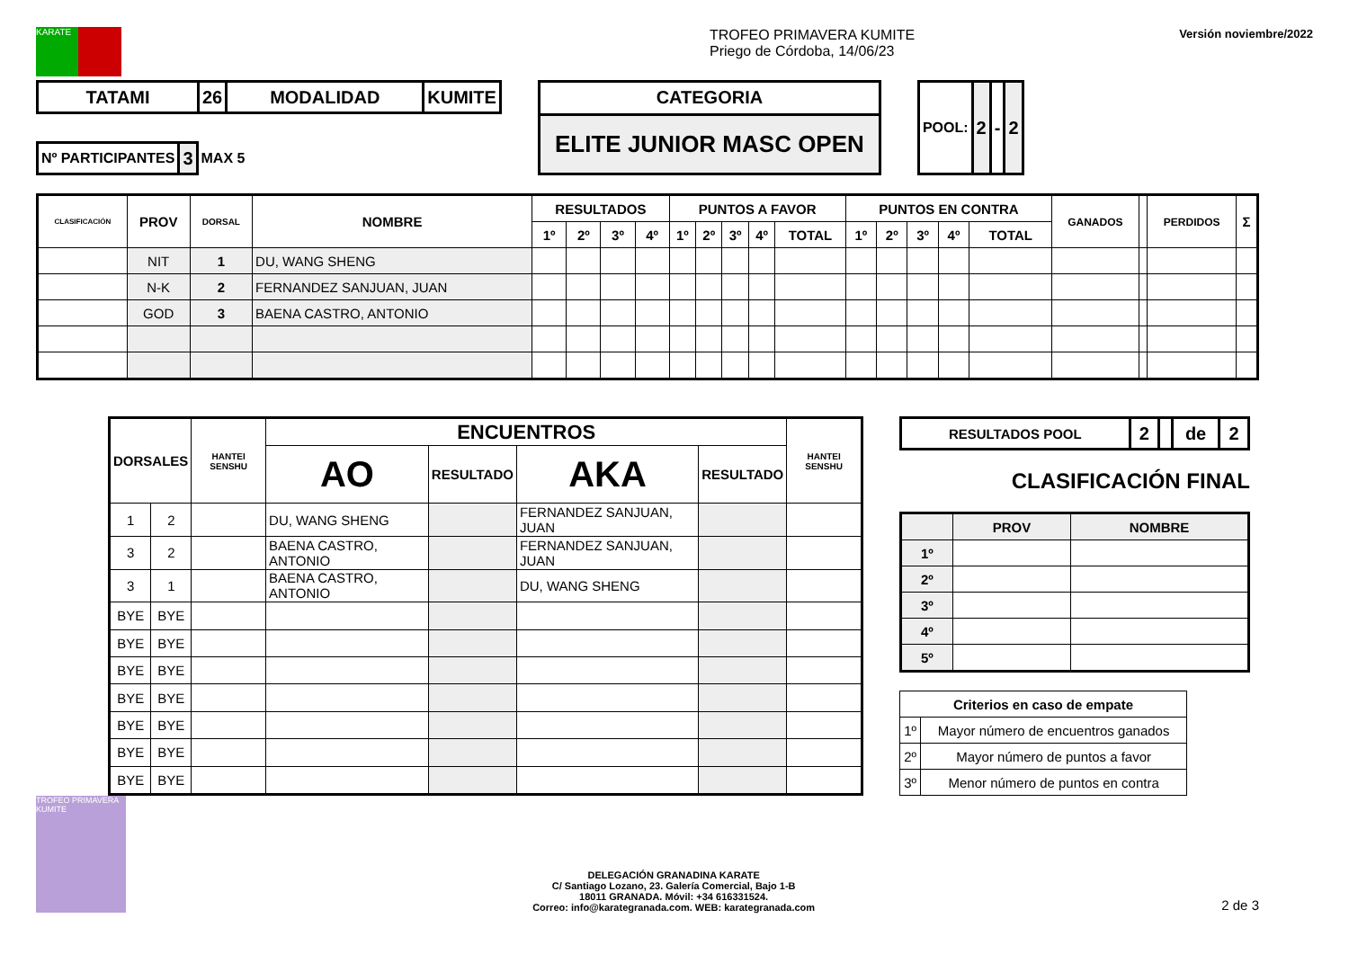KARATE
TROFEO PRIMAVERA KUMITE
Priego de Córdoba, 14/06/23
Versión noviembre/2022
| TATAMI | 26 | MODALIDAD | KUMITE |
| Nº PARTICIPANTES | 3 | MAX 5 |
| CATEGORIA |
| ELITE JUNIOR MASC OPEN |
| POOL: | 2 | - | 2 |
| CLASIFICACIÓN | PROV | DORSAL | NOMBRE | RESULTADOS | | | | PUNTOS A FAVOR | | | | | PUNTOS EN CONTRA | | | | | GANADOS | | PERDIDOS | Σ |
| --- | --- | --- | --- | --- | --- | --- | --- | --- | --- | --- | --- | --- | --- | --- | --- | --- | --- | --- | --- | --- | --- |
| | | | | 1º | 2º | 3º | 4º | 1º | 2º | 3º | 4º | TOTAL | 1º | 2º | 3º | 4º | TOTAL | | | | |
| | NIT | 1 | DU, WANG SHENG | | | | | | | | | | | | | | | | | | |
| | N-K | 2 | FERNANDEZ SANJUAN, JUAN | | | | | | | | | | | | | | | | | | |
| | GOD | 3 | BAENA CASTRO, ANTONIO | | | | | | | | | | | | | | | | | | |
| DORSALES | | HANTEI SENSHU | ENCUENTROS | | | | HANTEI SENSHU |
| --- | --- | --- | --- | --- | --- | --- | --- |
| | | | AO | RESULTADO | AKA | RESULTADO | |
| 1 | 2 | | DU, WANG SHENG | | FERNANDEZ SANJUAN, JUAN | | |
| 3 | 2 | | BAENA CASTRO, ANTONIO | | FERNANDEZ SANJUAN, JUAN | | |
| 3 | 1 | | BAENA CASTRO, ANTONIO | | DU, WANG SHENG | | |
| BYE | BYE | | | | | | |
| BYE | BYE | | | | | | |
| BYE | BYE | | | | | | |
| BYE | BYE | | | | | | |
| BYE | BYE | | | | | | |
| BYE | BYE | | | | | | |
| BYE | BYE | | | | | | |
| RESULTADOS POOL | 2 | | de | 2 |
CLASIFICACIÓN FINAL
| | PROV | NOMBRE |
| --- | --- | --- |
| 1º | | |
| 2º | | |
| 3º | | |
| 4º | | |
| 5º | | |
| Criterios en caso de empate | |
| --- | --- |
| 1º | Mayor número de encuentros ganados |
| 2º | Mayor número de puntos a favor |
| 3º | Menor número de puntos en contra |
TROFEO PRIMAVERA KUMITE
DELEGACIÓN GRANADINA KARATE
C/ Santiago Lozano, 23. Galería Comercial, Bajo 1-B
18011 GRANADA. Móvil: +34 616331524.
Correo: info@karategranada.com. WEB: karategranada.com
2 de 3